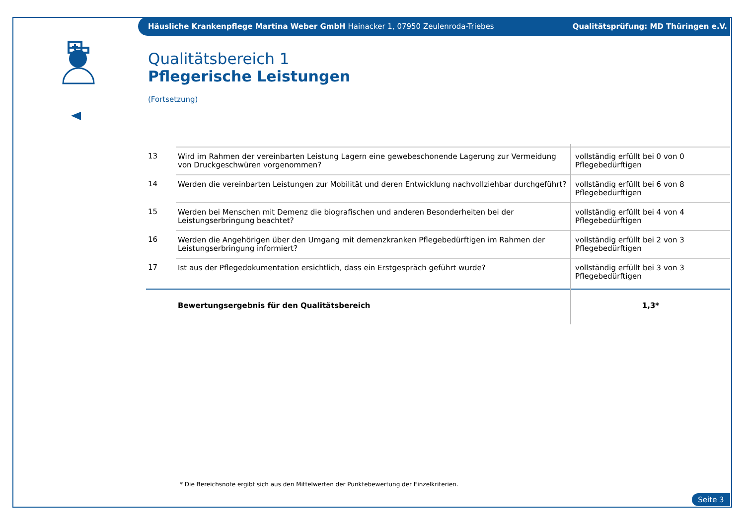Häusliche Krankenpflege Martina Weber GmbH Hainacker 1, 07950 Zeulenroda-Triebes Qualitätsprüfung: MD Thüringen e.V.
Qualitätsbereich 1
Pflegerische Leistungen
(Fortsetzung)
| 13 | Wird im Rahmen der vereinbarten Leistung Lagern eine gewebeschonende Lagerung zur Vermeidung von Druckgeschwüren vorgenommen? | vollständig erfüllt bei 0 von 0 Pflegebedürftigen |
| 14 | Werden die vereinbarten Leistungen zur Mobilität und deren Entwicklung nachvollziehbar durchgeführt? | vollständig erfüllt bei 6 von 8 Pflegebedürftigen |
| 15 | Werden bei Menschen mit Demenz die biografischen und anderen Besonderheiten bei der Leistungserbringung beachtet? | vollständig erfüllt bei 4 von 4 Pflegebedürftigen |
| 16 | Werden die Angehörigen über den Umgang mit demenzkranken Pflegebedürftigen im Rahmen der Leistungserbringung informiert? | vollständig erfüllt bei 2 von 3 Pflegebedürftigen |
| 17 | Ist aus der Pflegedokumentation ersichtlich, dass ein Erstgespräch geführt wurde? | vollständig erfüllt bei 3 von 3 Pflegebedürftigen |
| | Bewertungsergebnis für den Qualitätsbereich | 1,3* |
* Die Bereichsnote ergibt sich aus den Mittelwerten der Punktebewertung der Einzelkriterien.
Seite 3